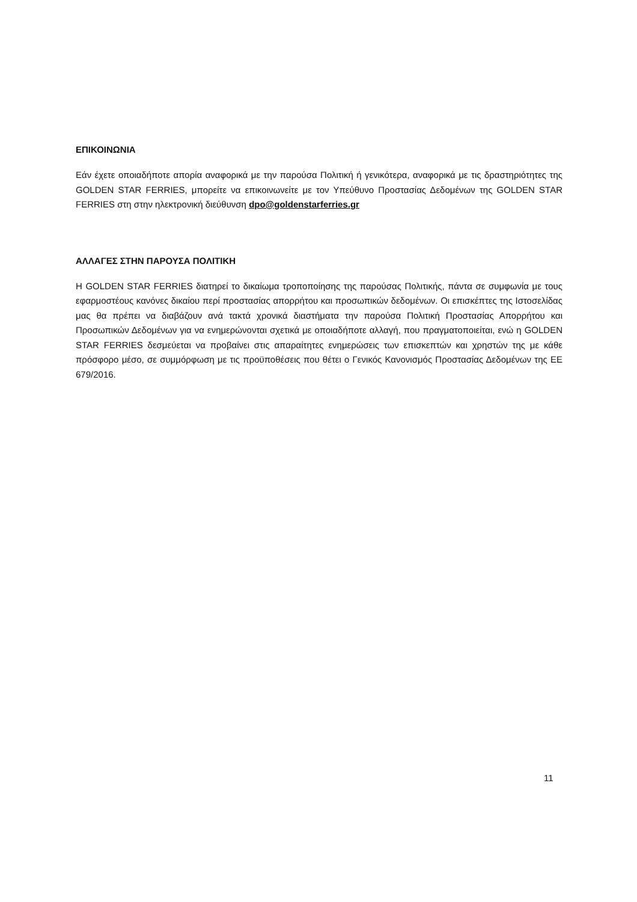ΕΠΙΚΟΙΝΩΝΙΑ
Εάν έχετε οποιαδήποτε απορία αναφορικά με την παρούσα Πολιτική ή γενικότερα, αναφορικά με τις δραστηριότητες της GOLDEN STAR FERRIES, μπορείτε να επικοινωνείτε με τον Υπεύθυνο Προστασίας Δεδομένων της GOLDEN STAR FERRIES στη στην ηλεκτρονική διεύθυνση dpo@goldenstarferries.gr
ΑΛΛΑΓΕΣ ΣΤΗΝ ΠΑΡΟΥΣΑ ΠΟΛΙΤΙΚΗ
Η GOLDEN STAR FERRIES διατηρεί το δικαίωμα τροποποίησης της παρούσας Πολιτικής, πάντα σε συμφωνία με τους εφαρμοστέους κανόνες δικαίου περί προστασίας απορρήτου και προσωπικών δεδομένων. Οι επισκέπτες της Ιστοσελίδας μας θα πρέπει να διαβάζουν ανά τακτά χρονικά διαστήματα την παρούσα Πολιτική Προστασίας Απορρήτου και Προσωπικών Δεδομένων για να ενημερώνονται σχετικά με οποιαδήποτε αλλαγή, που πραγματοποιείται, ενώ η GOLDEN STAR FERRIES δεσμεύεται να προβαίνει στις απαραίτητες ενημερώσεις των επισκεπτών και χρηστών της με κάθε πρόσφορο μέσο, σε συμμόρφωση με τις προϋποθέσεις που θέτει ο Γενικός Κανονισμός Προστασίας Δεδομένων της ΕΕ 679/2016.
11